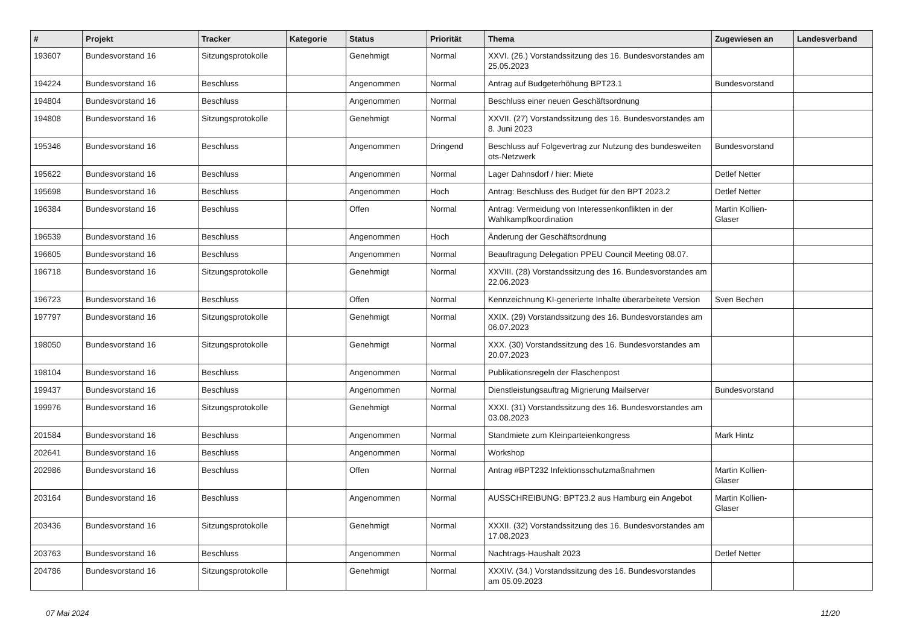| # | Projekt | Tracker | Kategorie | Status | Priorität | Thema | Zugewiesen an | Landesverband |
| --- | --- | --- | --- | --- | --- | --- | --- | --- |
| 193607 | Bundesvorstand 16 | Sitzungsprotokolle | | Genehmigt | Normal | XXVI. (26.) Vorstandssitzung des 16. Bundesvorstandes am 25.05.2023 | | |
| 194224 | Bundesvorstand 16 | Beschluss | | Angenommen | Normal | Antrag auf Budgeterhöhung BPT23.1 | Bundesvorstand | |
| 194804 | Bundesvorstand 16 | Beschluss | | Angenommen | Normal | Beschluss einer neuen Geschäftsordnung | | |
| 194808 | Bundesvorstand 16 | Sitzungsprotokolle | | Genehmigt | Normal | XXVII. (27) Vorstandssitzung des 16. Bundesvorstandes am 8. Juni 2023 | | |
| 195346 | Bundesvorstand 16 | Beschluss | | Angenommen | Dringend | Beschluss auf Folgevertrag zur Nutzung des bundesweiten ots-Netzwerk | Bundesvorstand | |
| 195622 | Bundesvorstand 16 | Beschluss | | Angenommen | Normal | Lager Dahnsdorf / hier: Miete | Detlef Netter | |
| 195698 | Bundesvorstand 16 | Beschluss | | Angenommen | Hoch | Antrag: Beschluss des Budget für den BPT 2023.2 | Detlef Netter | |
| 196384 | Bundesvorstand 16 | Beschluss | | Offen | Normal | Antrag: Vermeidung von Interessenkonflikten in der Wahlkampfkoordination | Martin Kollien-Glaser | |
| 196539 | Bundesvorstand 16 | Beschluss | | Angenommen | Hoch | Änderung der Geschäftsordnung | | |
| 196605 | Bundesvorstand 16 | Beschluss | | Angenommen | Normal | Beauftragung Delegation PPEU Council Meeting 08.07. | | |
| 196718 | Bundesvorstand 16 | Sitzungsprotokolle | | Genehmigt | Normal | XXVIII. (28) Vorstandssitzung des 16. Bundesvorstandes am 22.06.2023 | | |
| 196723 | Bundesvorstand 16 | Beschluss | | Offen | Normal | Kennzeichnung KI-generierte Inhalte überarbeitete Version | Sven Bechen | |
| 197797 | Bundesvorstand 16 | Sitzungsprotokolle | | Genehmigt | Normal | XXIX. (29) Vorstandssitzung des 16. Bundesvorstandes am 06.07.2023 | | |
| 198050 | Bundesvorstand 16 | Sitzungsprotokolle | | Genehmigt | Normal | XXX. (30) Vorstandssitzung des 16. Bundesvorstandes am 20.07.2023 | | |
| 198104 | Bundesvorstand 16 | Beschluss | | Angenommen | Normal | Publikationsregeln der Flaschenpost | | |
| 199437 | Bundesvorstand 16 | Beschluss | | Angenommen | Normal | Dienstleistungsauftrag Migrierung Mailserver | Bundesvorstand | |
| 199976 | Bundesvorstand 16 | Sitzungsprotokolle | | Genehmigt | Normal | XXXI. (31) Vorstandssitzung des 16. Bundesvorstandes am 03.08.2023 | | |
| 201584 | Bundesvorstand 16 | Beschluss | | Angenommen | Normal | Standmiete zum Kleinparteienkongress | Mark Hintz | |
| 202641 | Bundesvorstand 16 | Beschluss | | Angenommen | Normal | Workshop | | |
| 202986 | Bundesvorstand 16 | Beschluss | | Offen | Normal | Antrag #BPT232 Infektionsschutzmaßnahmen | Martin Kollien-Glaser | |
| 203164 | Bundesvorstand 16 | Beschluss | | Angenommen | Normal | AUSSCHREIBUNG: BPT23.2 aus Hamburg ein Angebot | Martin Kollien-Glaser | |
| 203436 | Bundesvorstand 16 | Sitzungsprotokolle | | Genehmigt | Normal | XXXII. (32) Vorstandssitzung des 16. Bundesvorstandes am 17.08.2023 | | |
| 203763 | Bundesvorstand 16 | Beschluss | | Angenommen | Normal | Nachtrags-Haushalt 2023 | Detlef Netter | |
| 204786 | Bundesvorstand 16 | Sitzungsprotokolle | | Genehmigt | Normal | XXXIV. (34.) Vorstandssitzung des 16. Bundesvorstandes am 05.09.2023 | | |
07 Mai 2024 11/20